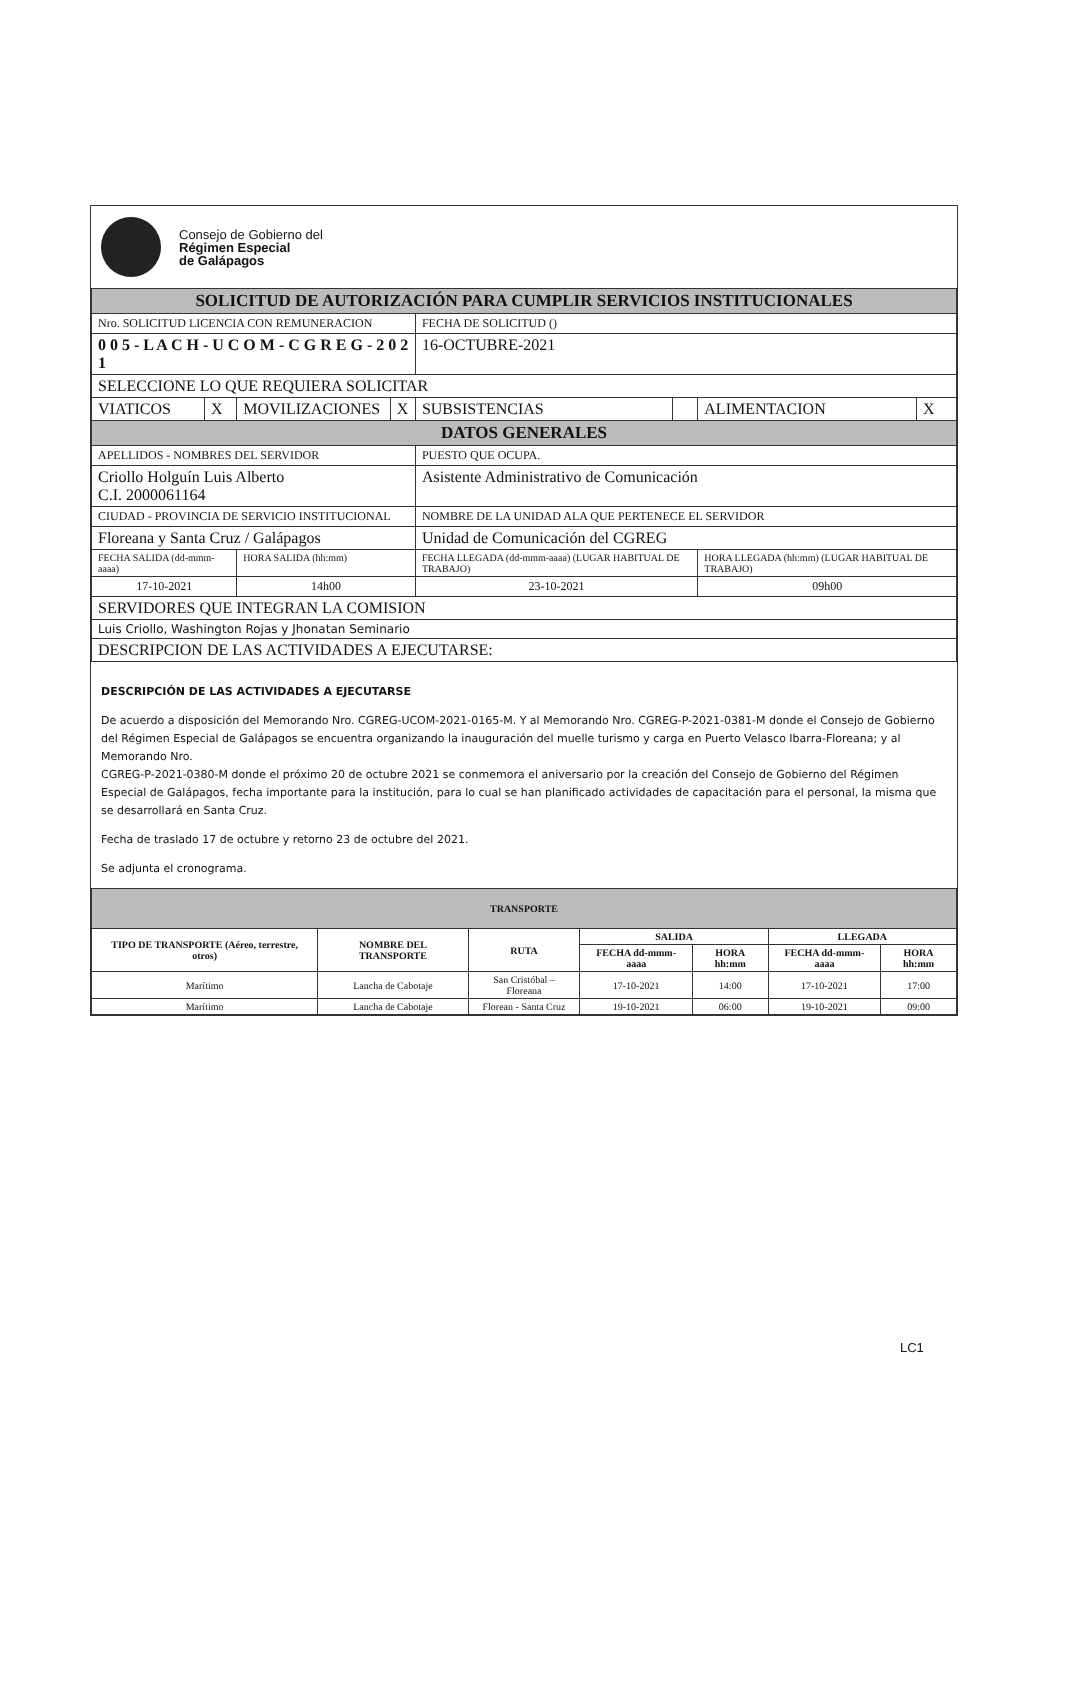Consejo de Gobierno del
Régimen Especial
de Galápagos
| SOLICITUD DE AUTORIZACIÓN PARA CUMPLIR SERVICIOS INSTITUCIONALES | | | | | | | |
| Nro. SOLICITUD LICENCIA CON REMUNERACION | | | | FECHA DE SOLICITUD () | | | |
| 0 0 5 - L A C H - U C O M - C G R E G - 2 0 2 1 | | | | 16-OCTUBRE-2021 | | | |
| SELECCIONE LO QUE REQUIERA SOLICITAR | | | | | | | |
| VIATICOS | X | MOVILIZACIONES | X | SUBSISTENCIAS | | ALIMENTACION | X |
| DATOS GENERALES | | | | | | | |
| APELLIDOS - NOMBRES DEL SERVIDOR | | | | PUESTO QUE OCUPA. | | | |
| Criollo Holguín Luis Alberto C.I. 2000061164 | | | | Asistente Administrativo de Comunicación | | | |
| CIUDAD - PROVINCIA DE SERVICIO INSTITUCIONAL | | | | NOMBRE DE LA UNIDAD ALA QUE PERTENECE EL SERVIDOR | | | |
| Floreana y Santa Cruz / Galápagos | | | | Unidad de Comunicación del CGREG | | | |
| FECHA SALIDA (dd-mmm-aaaa) | | HORA SALIDA (hh:mm) | | FECHA LLEGADA (dd-mmm-aaaa) (LUGAR HABITUAL DE TRABAJO) | | HORA LLEGADA (hh:mm) (LUGAR HABITUAL DE TRABAJO) | |
| 17-10-2021 | | 14h00 | | 23-10-2021 | | 09h00 | |
| SERVIDORES QUE INTEGRAN LA COMISION | | | | | | | |
| Luis Criollo, Washington Rojas y Jhonatan Seminario | | | | | | | |
| DESCRIPCION DE LAS ACTIVIDADES A EJECUTARSE: | | | | | | | |
DESCRIPCIÓN DE LAS ACTIVIDADES A EJECUTARSE
De acuerdo a disposición del Memorando Nro. CGREG-UCOM-2021-0165-M. Y al Memorando Nro. CGREG-P-2021-0381-M donde el Consejo de Gobierno del Régimen Especial de Galápagos se encuentra organizando la inauguración del muelle turismo y carga en Puerto Velasco Ibarra-Floreana; y al Memorando Nro.
CGREG-P-2021-0380-M donde el próximo 20 de octubre 2021 se conmemora el aniversario por la creación del Consejo de Gobierno del Régimen Especial de Galápagos, fecha importante para la institución, para lo cual se han planificado actividades de capacitación para el personal, la misma que se desarrollará en Santa Cruz.
Fecha de traslado 17 de octubre y retorno 23 de octubre del 2021.
Se adjunta el cronograma.
| TRANSPORTE | | | | | | |
| TIPO DE TRANSPORTE (Aéreo, terrestre, otros) | NOMBRE DEL TRANSPORTE | RUTA | SALIDA | | LLEGADA | |
| | | | FECHA dd-mmm-aaaa | HORA hh:mm | FECHA dd-mmm-aaaa | HORA hh:mm |
| Marítimo | Lancha de Cabotaje | San Cristóbal – Floreana | 17-10-2021 | 14:00 | 17-10-2021 | 17:00 |
| Marítimo | Lancha de Cabotaje | Florean - Santa Cruz | 19-10-2021 | 06:00 | 19-10-2021 | 09:00 |
LC1